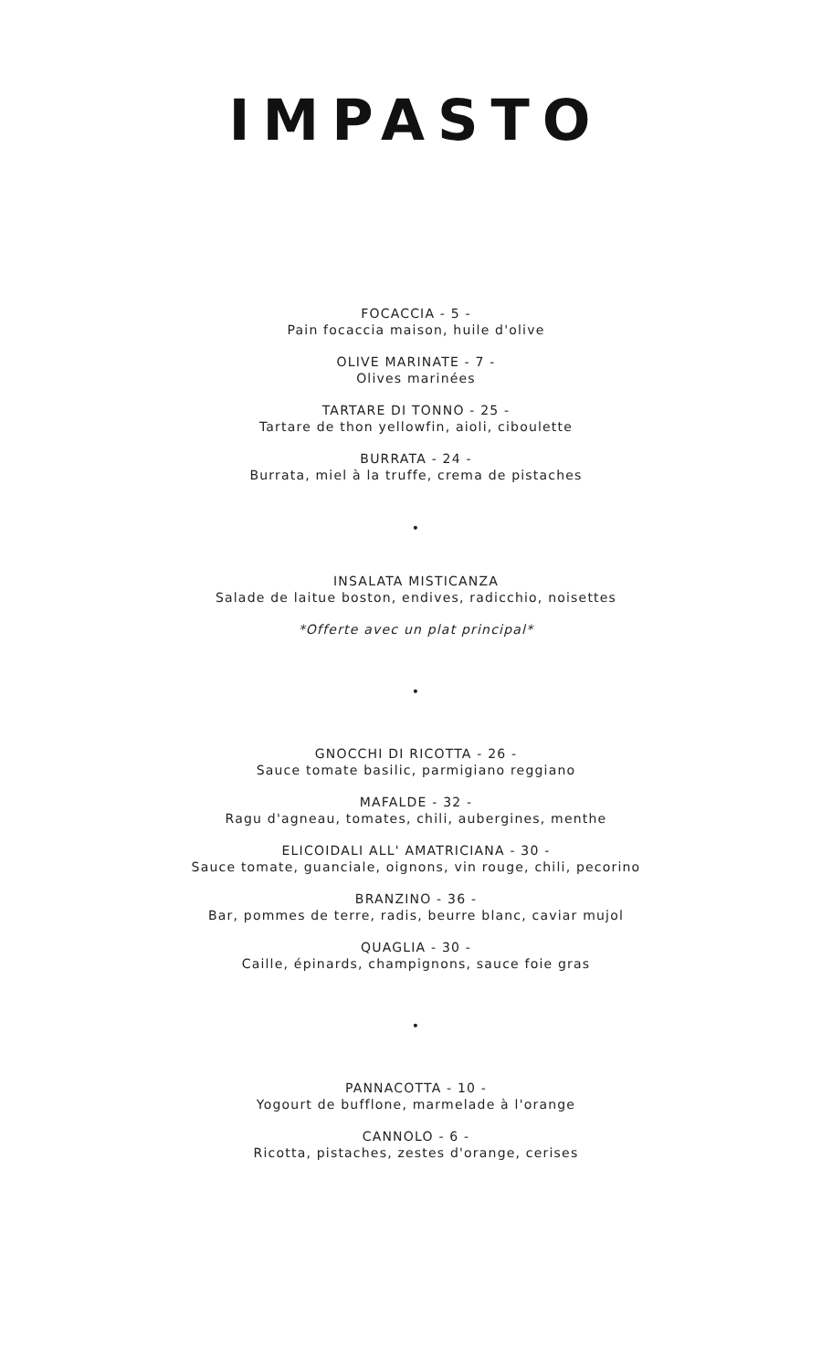IMPASTO
FOCACCIA - 5 -
Pain focaccia maison, huile d'olive
OLIVE MARINATE - 7 -
Olives marinées
TARTARE DI TONNO - 25 -
Tartare de thon yellowfin, aioli, ciboulette
BURRATA - 24 -
Burrata, miel à la truffe, crema de pistaches
•
INSALATA MISTICANZA
Salade de laitue boston, endives, radicchio, noisettes
*Offerte avec un plat principal*
•
GNOCCHI DI RICOTTA - 26 -
Sauce tomate basilic, parmigiano reggiano
MAFALDE - 32 -
Ragu d'agneau, tomates, chili, aubergines, menthe
ELICOIDALI ALL' AMATRICIANA - 30 -
Sauce tomate, guanciale, oignons, vin rouge, chili, pecorino
BRANZINO - 36 -
Bar, pommes de terre, radis, beurre blanc, caviar mujol
QUAGLIA - 30 -
Caille, épinards, champignons, sauce foie gras
•
PANNACOTTA - 10 -
Yogourt de bufflone, marmelade à l'orange
CANNOLO - 6 -
Ricotta, pistaches, zestes d'orange, cerises